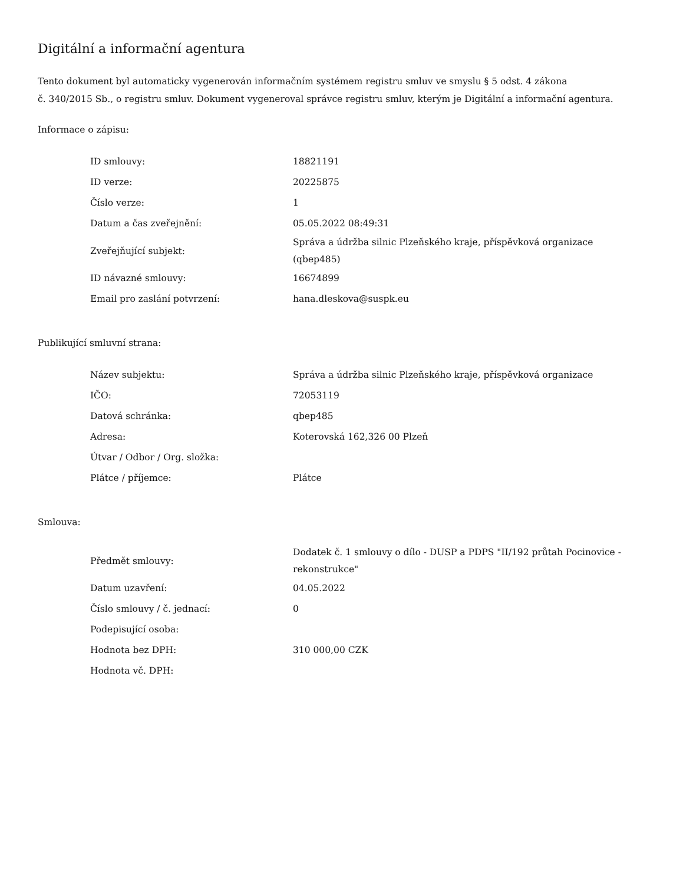Digitální a informační agentura
Tento dokument byl automaticky vygenerován informačním systémem registru smluv ve smyslu § 5 odst. 4 zákona
č. 340/2015 Sb., o registru smluv. Dokument vygeneroval správce registru smluv, kterým je Digitální a informační agentura.
Informace o zápisu:
| ID smlouvy: | 18821191 |
| ID verze: | 20225875 |
| Číslo verze: | 1 |
| Datum a čas zveřejnění: | 05.05.2022 08:49:31 |
| Zveřejňující subjekt: | Správa a údržba silnic Plzeňského kraje, příspěvková organizace (qbep485) |
| ID návazné smlouvy: | 16674899 |
| Email pro zaslání potvrzení: | hana.dleskova@suspk.eu |
Publikující smluvní strana:
| Název subjektu: | Správa a údržba silnic Plzeňského kraje, příspěvková organizace |
| IČO: | 72053119 |
| Datová schránka: | qbep485 |
| Adresa: | Koterovská 162,326 00 Plzeň |
| Útvar / Odbor / Org. složka: | |
| Plátce / příjemce: | Plátce |
Smlouva:
| Předmět smlouvy: | Dodatek č. 1 smlouvy o dílo - DUSP a PDPS "II/192 průtah Pocinovice - rekonstrukce" |
| Datum uzavření: | 04.05.2022 |
| Číslo smlouvy / č. jednací: | 0 |
| Podepisující osoba: | |
| Hodnota bez DPH: | 310 000,00 CZK |
| Hodnota vč. DPH: | |